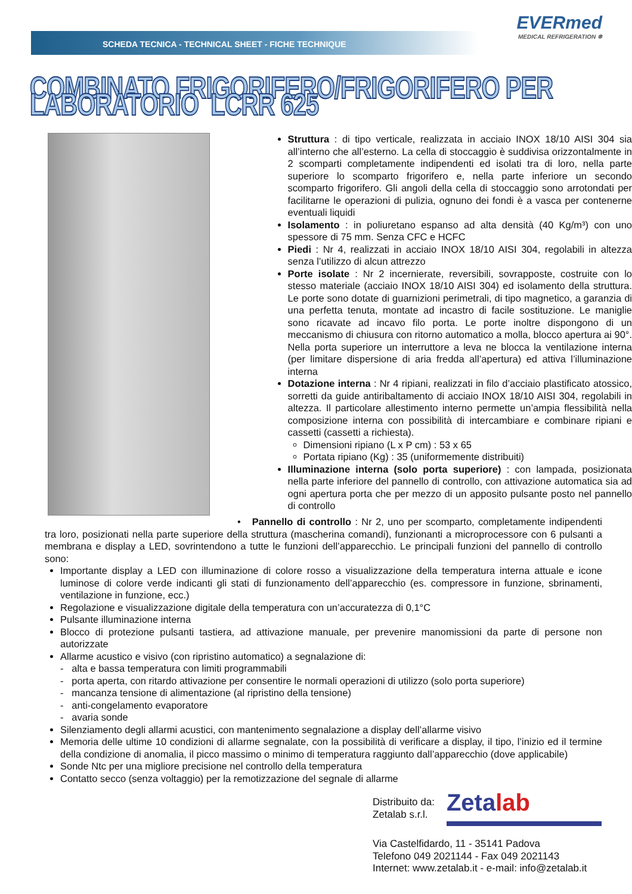SCHEDA TECNICA - TECHNICAL SHEET - FICHE TECHNIQUE
EVERmed
MEDICAL REFRIGERATION ❄
COMBINATO FRIGORIFERO/FRIGORIFERO PER LABORATORIO LCRR 625
Struttura : di tipo verticale, realizzata in acciaio INOX 18/10 AISI 304 sia all’interno che all’esterno. La cella di stoccaggio è suddivisa orizzontalmente in 2 scomparti completamente indipendenti ed isolati tra di loro, nella parte superiore lo scomparto frigorifero e, nella parte inferiore un secondo scomparto frigorifero. Gli angoli della cella di stoccaggio sono arrotondati per facilitarne le operazioni di pulizia, ognuno dei fondi è a vasca per contenerne eventuali liquidi
Isolamento : in poliuretano espanso ad alta densità (40 Kg/m³) con uno spessore di 75 mm. Senza CFC e HCFC
Piedi : Nr 4, realizzati in acciaio INOX 18/10 AISI 304, regolabili in altezza senza l’utilizzo di alcun attrezzo
Porte isolate : Nr 2 incernierate, reversibili, sovrapposte, costruite con lo stesso materiale (acciaio INOX 18/10 AISI 304) ed isolamento della struttura. Le porte sono dotate di guarnizioni perimetrali, di tipo magnetico, a garanzia di una perfetta tenuta, montate ad incastro di facile sostituzione. Le maniglie sono ricavate ad incavo filo porta. Le porte inoltre dispongono di un meccanismo di chiusura con ritorno automatico a molla, blocco apertura ai 90°. Nella porta superiore un interruttore a leva ne blocca la ventilazione interna (per limitare dispersione di aria fredda all’apertura) ed attiva l’illuminazione interna
Dotazione interna : Nr 4 ripiani, realizzati in filo d’acciaio plastificato atossico, sorretti da guide antiribaltamento di acciaio INOX 18/10 AISI 304, regolabili in altezza. Il particolare allestimento interno permette un’ampia flessibilità nella composizione interna con possibilità di intercambiare e combinare ripiani e cassetti (cassetti a richiesta).
Dimensioni ripiano (L x P cm) : 53 x 65
Portata ripiano (Kg) : 35 (uniformemente distribuiti)
Illuminazione interna (solo porta superiore) : con lampada, posizionata nella parte inferiore del pannello di controllo, con attivazione automatica sia ad ogni apertura porta che per mezzo di un apposito pulsante posto nel pannello di controllo
• Pannello di controllo : Nr 2, uno per scomparto, completamente indipendenti tra loro, posizionati nella parte superiore della struttura (mascherina comandi), funzionanti a microprocessore con 6 pulsanti a membrana e display a LED, sovrintendono a tutte le funzioni dell’apparecchio. Le principali funzioni del pannello di controllo sono:
Importante display a LED con illuminazione di colore rosso a visualizzazione della temperatura interna attuale e icone luminose di colore verde indicanti gli stati di funzionamento dell’apparecchio (es. compressore in funzione, sbrinamenti, ventilazione in funzione, ecc.)
Regolazione e visualizzazione digitale della temperatura con un’accuratezza di 0,1°C
Pulsante illuminazione interna
Blocco di protezione pulsanti tastiera, ad attivazione manuale, per prevenire manomissioni da parte di persone non autorizzate
Allarme acustico e visivo (con ripristino automatico) a segnalazione di:
- alta e bassa temperatura con limiti programmabili
- porta aperta, con ritardo attivazione per consentire le normali operazioni di utilizzo (solo porta superiore)
- mancanza tensione di alimentazione (al ripristino della tensione)
- anti-congelamento evaporatore
- avaria sonde
Silenziamento degli allarmi acustici, con mantenimento segnalazione a display dell’allarme visivo
Memoria delle ultime 10 condizioni di allarme segnalate, con la possibilità di verificare a display, il tipo, l’inizio ed il termine della condizione di anomalia, il picco massimo o minimo di temperatura raggiunto dall’apparecchio (dove applicabile)
Sonde Ntc per una migliore precisione nel controllo della temperatura
Contatto secco (senza voltaggio) per la remotizzazione del segnale di allarme
Distribuito da:
Zetalab s.r.l. Zetalab
Via Castelfidardo, 11 - 35141 Padova
Telefono 049 2021144 - Fax 049 2021143
Internet: www.zetalab.it - e-mail: info@zetalab.it